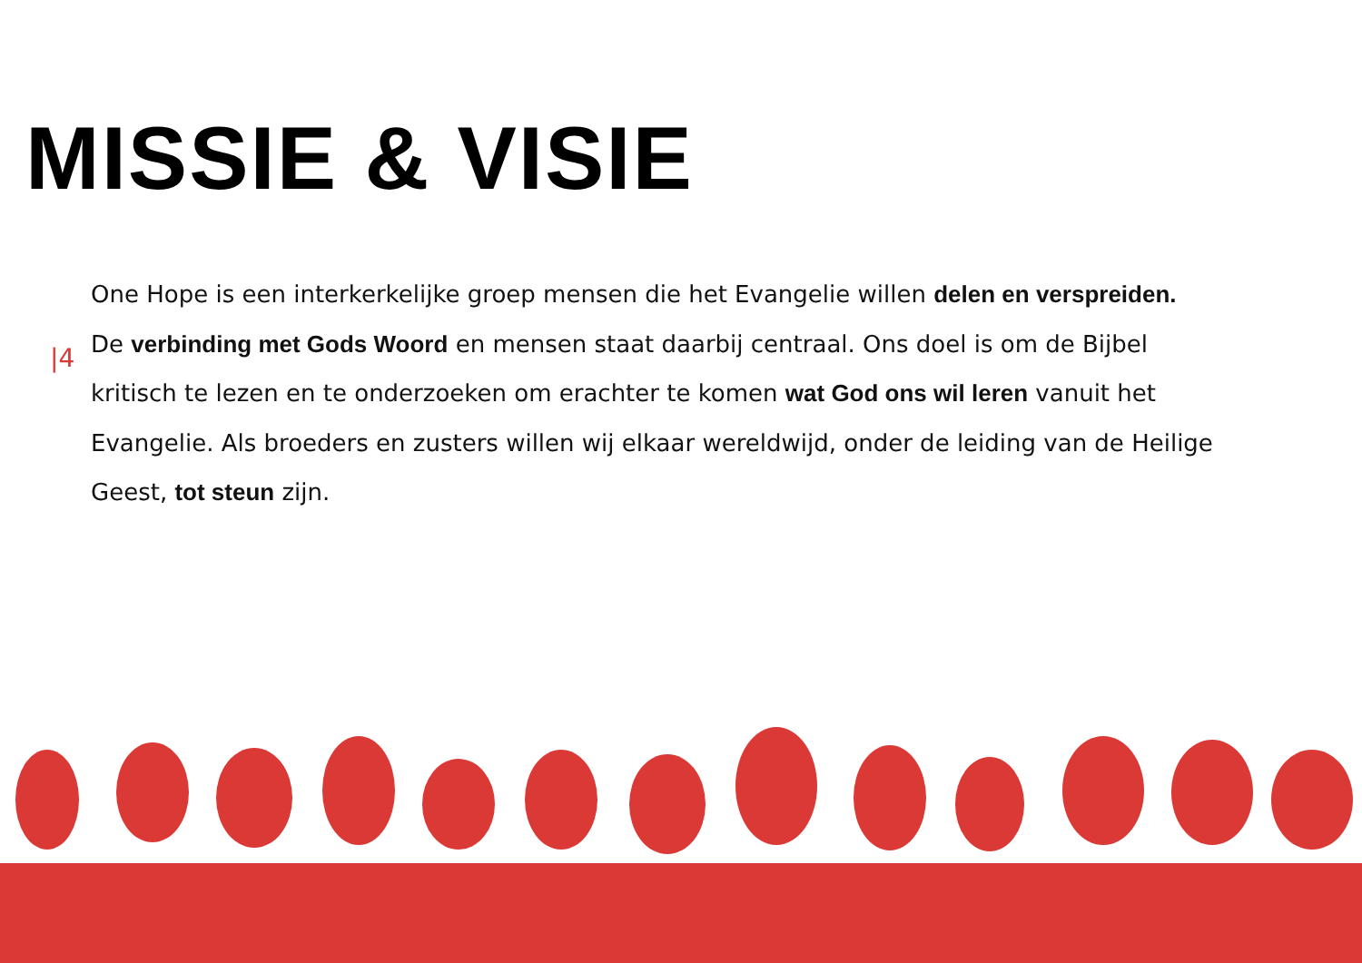MISSIE & VISIE
|4
One Hope is een interkerkelijke groep mensen die het Evangelie willen delen en verspreiden.
De verbinding met Gods Woord en mensen staat daarbij centraal. Ons doel is om de Bijbel
kritisch te lezen en te onderzoeken om erachter te komen wat God ons wil leren vanuit het
Evangelie. Als broeders en zusters willen wij elkaar wereldwijd, onder de leiding van de Heilige
Geest, tot steun zijn.